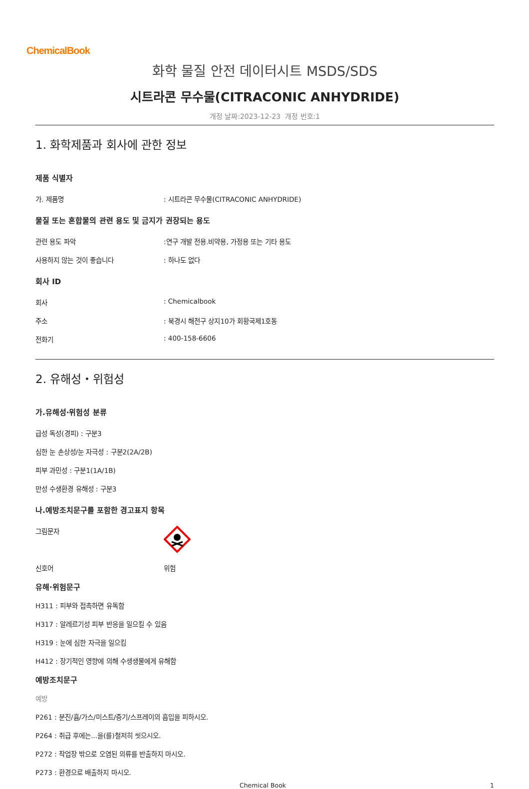ChemicalBook
화학 물질 안전 데이터시트 MSDS/SDS
시트라콘 무수물(CITRACONIC ANHYDRIDE)
개정 날짜:2023-12-23 개정 번호:1
1. 화학제품과 회사에 관한 정보
제품 식별자
가. 제품명: 시트라콘 무수물(CITRACONIC ANHYDRIDE)
물질 또는 혼합물의 관련 용도 및 금지가 권장되는 용도
관련 용도 파악:연구 개발 전용.비약용, 가정용 또는 기타 용도
사용하지 않는 것이 좋습니다: 하나도 없다
회사 ID
회사: Chemicalbook
주소: 북경시 해전구 상지10가 회황국제1호동
전화기: 400-158-6606
2. 유해성・위험성
가.유해성·위험성 분류
급성 독성(경피) : 구분3
심한 눈 손상성/눈 자극성 : 구분2(2A/2B)
피부 과민성 : 구분1(1A/1B)
만성 수생환경 유해성 : 구분3
나.예방조치문구를 포함한 경고표지 항목
그림문자
신호어 위험
유해·위험문구
H311 : 피부와 접촉하면 유독함
H317 : 알레르기성 피부 반응을 일으킬 수 있음
H319 : 눈에 심한 자극을 일으킴
H412 : 장기적인 영향에 의해 수생생물에게 유해함
예방조치문구
예방
P261 : 분진/흄/가스/미스트/증기/스프레이의 흡입을 피하시오.
P264 : 취급 후에는...을(를)철저히 씻으시오.
P272 : 작업장 밖으로 오염된 의류를 반출하지 마시오.
P273 : 환경으로 배출하지 마시오.
Chemical Book 1